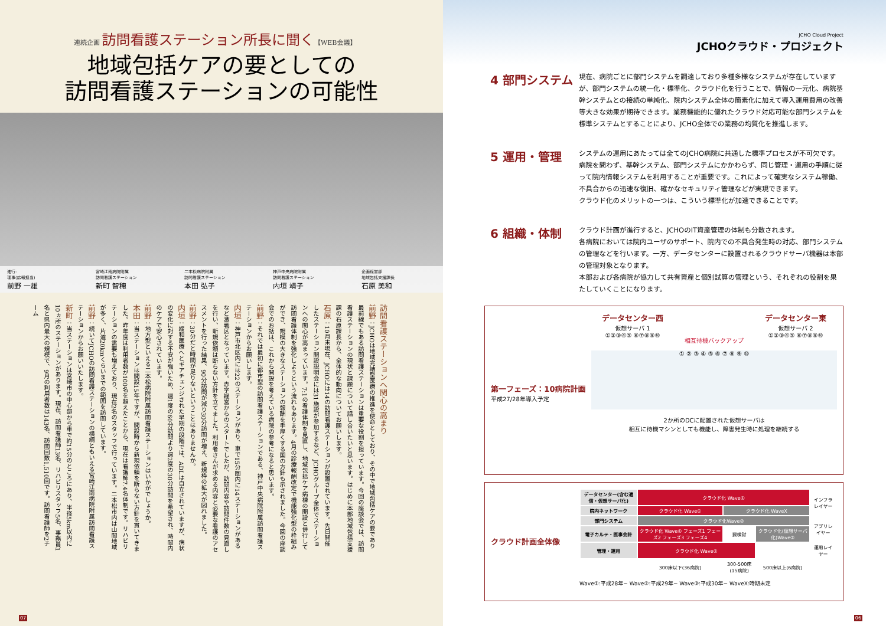連続企画 訪問看護ステーション所長に聞く【WEB会議】
地域包括ケアの要としての
訪問看護ステーションの可能性
進行:
理事(広報担当)
前野 一雄
宮崎江南病院附属
訪問看護ステーション
新町 智穂
二本松病院附属
訪問看護ステーション
本田 弘子
神戸中央病院附属
訪問看護ステーション
内垣 靖子
企画経営部
地域包括支援課長
石原 美和
訪問看護ステーションへ関心の高まり
前野：JCHOは地域完結型医療の推進を使命としており、その中で地域包括ケアの要であり最前線でもある訪問看護ステーションは重要な役割を担っています。今回の座談会では、訪問看護ステーションの現状と課題について話し合いたいと思います。はじめに本部地域包括支援課の石原課長から、全体的な動向についてお願いします。
石原：10月末現在、JCHOには14の訪問看護ステーションが設置されています。先日開催したステーション開設説明会には31施設が参加するなど、JCHOグループ全体でステーションへの関心が高まっています。7:1の看護体制を見直し、地域包括ケア病棟の開設と併行して訪問看護体制を強化しようという流れもあります。4月の診療報酬改定で機能強化型の枠組みができ、規模の大きなステーションの報酬を手厚くする国の方針も示されました。今回の座談会でのお話は、これから開設を考えている病院の参考になると思います。
前野：それでは最初に都市型の訪問看護ステーションである、神戸中央病院附属訪問看護ステーションからお願いします。
内垣：神戸市北区内には22のステーションがあり、車で15分圏内に14ステーションがあるなど激戦区となっています。赤字経営からのスタートでしたが、訪問内容や訪問件数の見直しを行い、新規依頼は断らない方針を立てました。利用者さんが求める内容と必要な看護のアセスメントを行った結果、90分訪問が減り30分訪問が増え、新規枠の拡大が図れました。
前野：30分だと時間が足りないということはありませんか。
内垣：緩和医療へとギアチェンジされた早期の段階では、ADLは自立されていますが、病状の変化に対する不安が強いため、週1度の60分訪問より週2度の30分訪問を希望され、時間内のケアで安心されています。
前野：地方型といえる二本松病院附属訪問看護ステーションはいかがでしょうか。
本田：当ステーションは開設15年ですが、開設時から新規依頼を断らない方針を貫いてきました。昨年度は利用者数が100名を超えたことから、現在は看護師7.4名体制です。リハビリテーションの需要も増えており、現在2名のスタッフで行っています。二本松市内は山間地域が多く、片道20kmくらいまでの範囲を訪問しています。
前野：続いてJCHOの訪問看護ステーションの横綱ともいえる宮崎江南病院附属訪問看護ステーションからお願いいたします。
新町：当ステーションは宮崎市の中心部から車で約15分のところにあり、半径5km以内に10ヵ所のステーションがあります。現在、訪問看護師13名、リハビリスタッフ5名、事務員1名と県内最大の規模で、9月の利用者数は143名、訪問回数1,510回です。訪問看護師を2チーム
07
JCHO Cloud Project
JCHOクラウド・プロジェクト
4 部門システム
現在、病院ごとに部門システムを調達しており多種多様なシステムが存在していますが、部門システムの統一化・標準化、クラウド化を行うことで、情報の一元化、病院基幹システムとの接続の単純化、院内システム全体の簡素化に加えて導入運用費用の改善等大きな効果が期待できます。業務機能的に優れたクラウド対応可能な部門システムを標準システムとすることにより、JCHO全体での業務の均質化を推進します。
5 運用・管理
システムの運用にあたっては全てのJCHO病院に共通した標準プロセスが不可欠です。病院を問わず、基幹システム、部門システムにかかわらず、同じ管理・運用の手順に従って院内情報システムを利用することが重要です。これによって確実なシステム稼働、不具合からの迅速な復旧、確かなセキュリティ管理などが実現できます。
クラウド化のメリットの一つは、こういう標準化が加速できることです。
6 組織・体制
クラウド計画が進行すると、JCHOのIT資産管理の体制も分散されます。
各病院においては院内ユーザのサポート、院内での不具合発生時の対応、部門システムの管理などを行います。一方、データセンターに設置されるクラウドサーバ機器は本部の管理対象となります。
本部および各病院が協力して共有資産と個別試算の管理という、それぞれの役割を果たしていくことになります。
第一フェーズ：10病院計画
平成27/28年導入予定
データセンター西
仮想サーバ 1
①②③④⑤ ⑥⑦⑧⑨⑩
相互待機バックアップ
データセンター東
仮想サーバ 2
①②③④⑤ ⑥⑦⑧⑨⑩
① ② ③ ④ ⑤ ⑥ ⑦ ⑧ ⑨ ⑩
2か所のDCに配置された仮想サーバは
相互に待機マシンとしても機能し、障害発生時に処理を継続する
クラウド計画全体像
| データセンター(含む通信・仮想サーバ化) | クラウド化 Wave① | | | | インフラレイヤー |
| 院内ネットワーク | クラウド化 Wave① | クラウド化 WaveX | | | |
| 部門システム | クラウド化Wave② | | | | アプリレイヤー |
| 電子カルテ・医事会計 | クラウド化 Wave① フェーズ1 フェーズ2 フェーズ3 フェーズ4 | 要検討 | クラウド化(仮想サーバ化)Wave③ | | |
| 管理・運用 | クラウド化 Wave① | | | | 運用レイヤー |
| | 300床以下(36病院) | 300-500床(15病院) | 500床以上(6病院) | | |
Wave①:平成28年~ Wave②:平成29年~ Wave③:平成30年~ WaveX:時期未定
06